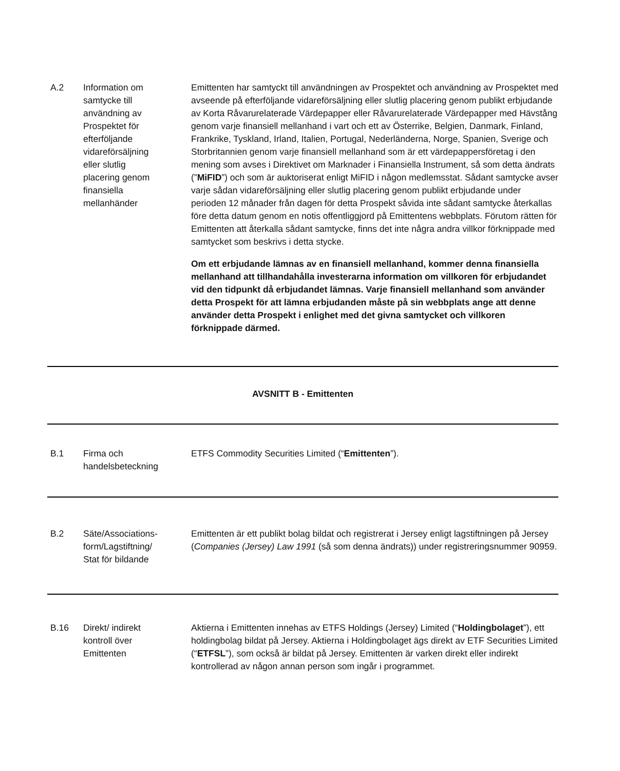| A.2 | Information om samtycke till användning av Prospektet för efterföljande vidareförsäljning eller slutlig placering genom finansiella mellanhänder | Emittenten har samtyckt till användningen av Prospektet och användning av Prospektet med avseende på efterföljande vidareförsäljning eller slutlig placering genom publikt erbjudande av Korta Råvarurelaterade Värdepapper eller Råvarurelaterade Värdepapper med Hävstång genom varje finansiell mellanhand i vart och ett av Österrike, Belgien, Danmark, Finland, Frankrike, Tyskland, Irland, Italien, Portugal, Nederländerna, Norge, Spanien, Sverige och Storbritannien genom varje finansiell mellanhand som är ett värdepappersföretag i den mening som avses i Direktivet om Marknader i Finansiella Instrument, så som detta ändrats (” MiFID ”) och som är auktoriserat enligt MiFID i någon medlemsstat. Sådant samtycke avser varje sådan vidareförsäljning eller slutlig placering genom publikt erbjudande under perioden 12 månader från dagen för detta Prospekt såvida inte sådant samtycke återkallas före detta datum genom en notis offentliggjord på Emittentens webbplats. Förutom rätten för Emittenten att återkalla sådant samtycke, finns det inte några andra villkor förknippade med samtycket som beskrivs i detta stycke. Om ett erbjudande lämnas av en finansiell mellanhand, kommer denna finansiella mellanhand att tillhandahålla investerarna information om villkoren för erbjudandet vid den tidpunkt då erbjudandet lämnas. Varje finansiell mellanhand som använder detta Prospekt för att lämna erbjudanden måste på sin webbplats ange att denne använder detta Prospekt i enlighet med det givna samtycket och villkoren förknippade därmed. |
| AVSNITT B - Emittenten | | |
| B.1 | Firma och handelsbeteckning | ETFS Commodity Securities Limited (“ Emittenten ”). |
| B.2 | Säte/Associations- form/Lagstiftning/ Stat för bildande | Emittenten är ett publikt bolag bildat och registrerat i Jersey enligt lagstiftningen på Jersey ( Companies (Jersey) Law 1991 (så som denna ändrats)) under registreringsnummer 90959. |
| B.16 | Direkt/ indirekt kontroll över Emittenten | Aktierna i Emittenten innehas av ETFS Holdings (Jersey) Limited (“ Holdingbolaget ”), ett holdingbolag bildat på Jersey. Aktierna i Holdingbolaget ägs direkt av ETF Securities Limited (“ ETFSL ”), som också är bildat på Jersey. Emittenten är varken direkt eller indirekt kontrollerad av någon annan person som ingår i programmet. |